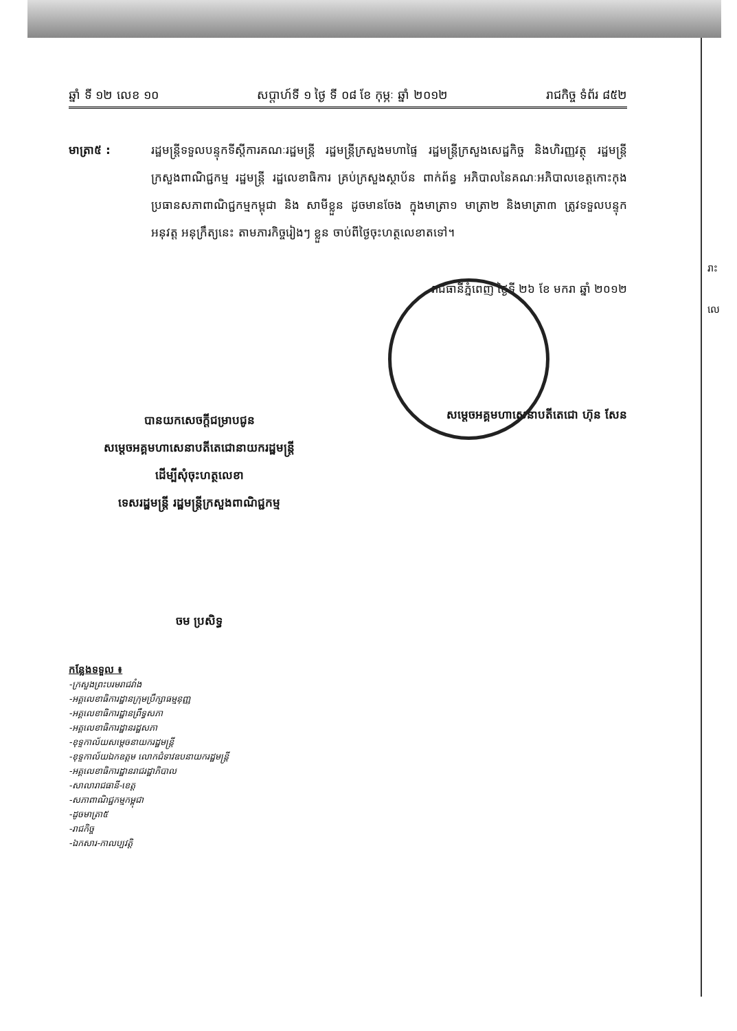រាះ
លេ
ឆ្នាំ ទី ១២ លេខ ១០ សប្តាហ៍ទី ១ ថ្ងៃ ទី ០៨ ខែ កុម្ភៈ ឆ្នាំ ២០១២ រាជកិច្ច ទំព័រ ៨៥២
មាត្រា៥ : រដ្ឋមន្ត្រីទទួលបន្ទុកទីស្តីការគណៈរដ្ឋមន្ត្រី រដ្ឋមន្ត្រីក្រសួងមហាផ្ទៃ រដ្ឋមន្ត្រីក្រសួងសេដ្ឋកិច្ច និងហិរញ្ញវត្ថុ រដ្ឋមន្ត្រីក្រសួងពាណិជ្ជកម្ម រដ្ឋមន្ត្រី រដ្ឋលេខាធិការ គ្រប់ក្រសួងស្ថាប័ន ពាក់ព័ន្ធ អភិបាលនៃគណៈអភិបាលខេត្តកោះកុង ប្រធានសភាពាណិជ្ជកម្មកម្ពុជា និង សាមីខ្លួន ដូចមានចែង ក្នុងមាត្រា១ មាត្រា២ និងមាត្រា៣ ត្រូវទទួលបន្ទុកអនុវត្ត អនុក្រឹត្យនេះ តាមភារកិច្ចរៀងៗ ខ្លួន ចាប់ពីថ្ងៃចុះហត្ថលេខាតទៅ។
រាជធានីភ្នំពេញ ថ្ងៃទី ២៦ ខែ មករា ឆ្នាំ ២០១២
បានយកសេចក្តីជម្រាបជូន
សម្តេចអគ្គមហាសេនាបតីតេជោនាយករដ្ឋមន្ត្រី
ដើម្បីសុំចុះហត្ថលេខា
ទេសរដ្ឋមន្ត្រី រដ្ឋមន្ត្រីក្រសួងពាណិជ្ជកម្ម
សម្តេចអគ្គមហាសេនាបតីតេជោ ហ៊ុន សែន
ចម ប្រសិទ្ធ
កន្លែងទទួល ៖
-ក្រសួងព្រះបរមរាជវាំង
-អគ្គលេខាធិការដ្ឋានក្រុមប្រឹក្សាធម្មនុញ្ញ
-អគ្គលេខាធិការដ្ឋានព្រឹទ្ធសភា
-អគ្គលេខាធិការដ្ឋានរដ្ឋសភា
-ខុទ្ទកាល័យសម្តេចនាយករដ្ឋមន្ត្រី
-ខុទ្ទកាល័យឯកឧត្តម លោកជំទាវឧបនាយករដ្ឋមន្ត្រី
-អគ្គលេខាធិការដ្ឋានរាជរដ្ឋាភិបាល
-សាលារាជធានី-ខេត្ត
-សភាពាណិជ្ជកម្មកម្ពុជា
-ដូចមាត្រា៥
-រាជកិច្ច
-ឯកសារ-កាលប្បវត្តិ